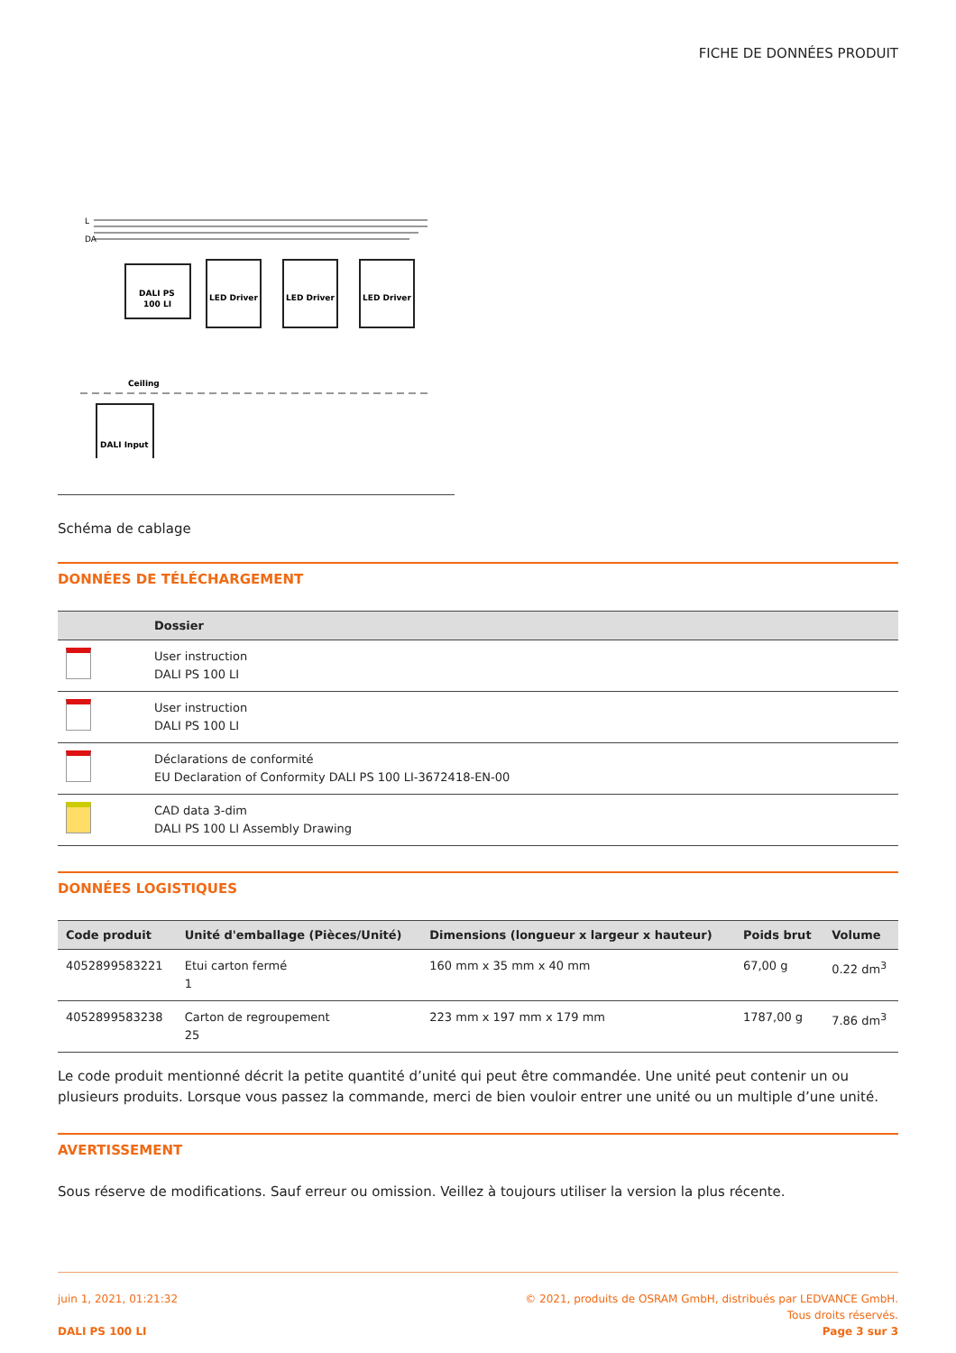FICHE DE DONNÉES PRODUIT
L
DA
DALI PS
100 LI
LED Driver
LED Driver
LED Driver
Ceiling
DALI Input
Schéma de cablage
DONNÉES DE TÉLÉCHARGEMENT
| | Dossier |
| --- | --- |
| | User instruction DALI PS 100 LI |
| | User instruction DALI PS 100 LI |
| | Déclarations de conformité EU Declaration of Conformity DALI PS 100 LI-3672418-EN-00 |
| | CAD data 3-dim DALI PS 100 LI Assembly Drawing |
DONNÉES LOGISTIQUES
| Code produit | Unité d'emballage (Pièces/Unité) | Dimensions (longueur x largeur x hauteur) | Poids brut | Volume |
| --- | --- | --- | --- | --- |
| 4052899583221 | Etui carton fermé 1 | 160 mm x 35 mm x 40 mm | 67,00 g | 0.22 dm<sup>3</sup> |
| 4052899583238 | Carton de regroupement 25 | 223 mm x 197 mm x 179 mm | 1787,00 g | 7.86 dm<sup>3</sup> |
Le code produit mentionné décrit la petite quantité d’unité qui peut être commandée. Une unité peut contenir un ou plusieurs produits. Lorsque vous passez la commande, merci de bien vouloir entrer une unité ou un multiple d’une unité.
AVERTISSEMENT
Sous réserve de modifications. Sauf erreur ou omission. Veillez à toujours utiliser la version la plus récente.
juin 1, 2021, 01:21:32
DALI PS 100 LI
© 2021, produits de OSRAM GmbH, distribués par LEDVANCE GmbH.
Tous droits réservés.
Page 3 sur 3